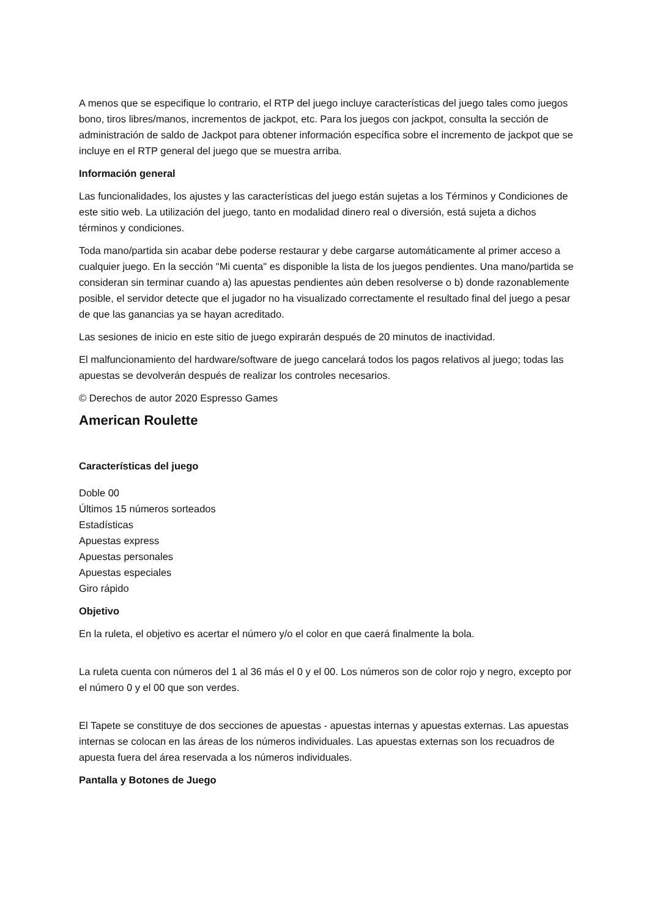A menos que se especifique lo contrario, el RTP del juego incluye características del juego tales como juegos bono, tiros libres/manos, incrementos de jackpot, etc. Para los juegos con jackpot, consulta la sección de administración de saldo de Jackpot para obtener información específica sobre el incremento de jackpot que se incluye en el RTP general del juego que se muestra arriba.
Información general
Las funcionalidades, los ajustes y las características del juego están sujetas a los Términos y Condiciones de este sitio web. La utilización del juego, tanto en modalidad dinero real o diversión, está sujeta a dichos términos y condiciones.
Toda mano/partida sin acabar debe poderse restaurar y debe cargarse automáticamente al primer acceso a cualquier juego. En la sección "Mi cuenta" es disponible la lista de los juegos pendientes. Una mano/partida se consideran sin terminar cuando a) las apuestas pendientes aún deben resolverse o b) donde razonablemente posible, el servidor detecte que el jugador no ha visualizado correctamente el resultado final del juego a pesar de que las ganancias ya se hayan acreditado.
Las sesiones de inicio en este sitio de juego expirarán después de 20 minutos de inactividad.
El malfuncionamiento del hardware/software de juego cancelará todos los pagos relativos al juego; todas las apuestas se devolverán después de realizar los controles necesarios.
© Derechos de autor 2020 Espresso Games
American Roulette
Características del juego
Doble 00
Últimos 15 números sorteados
Estadísticas
Apuestas express
Apuestas personales
Apuestas especiales
Giro rápido
Objetivo
En la ruleta, el objetivo es acertar el número y/o el color en que caerá finalmente la bola.
La ruleta cuenta con números del 1 al 36 más el 0 y el 00. Los números son de color rojo y negro, excepto por el número 0 y el 00 que son verdes.
El Tapete se constituye de dos secciones de apuestas - apuestas internas y apuestas externas. Las apuestas internas se colocan en las áreas de los números individuales. Las apuestas externas son los recuadros de apuesta fuera del área reservada a los números individuales.
Pantalla y Botones de Juego